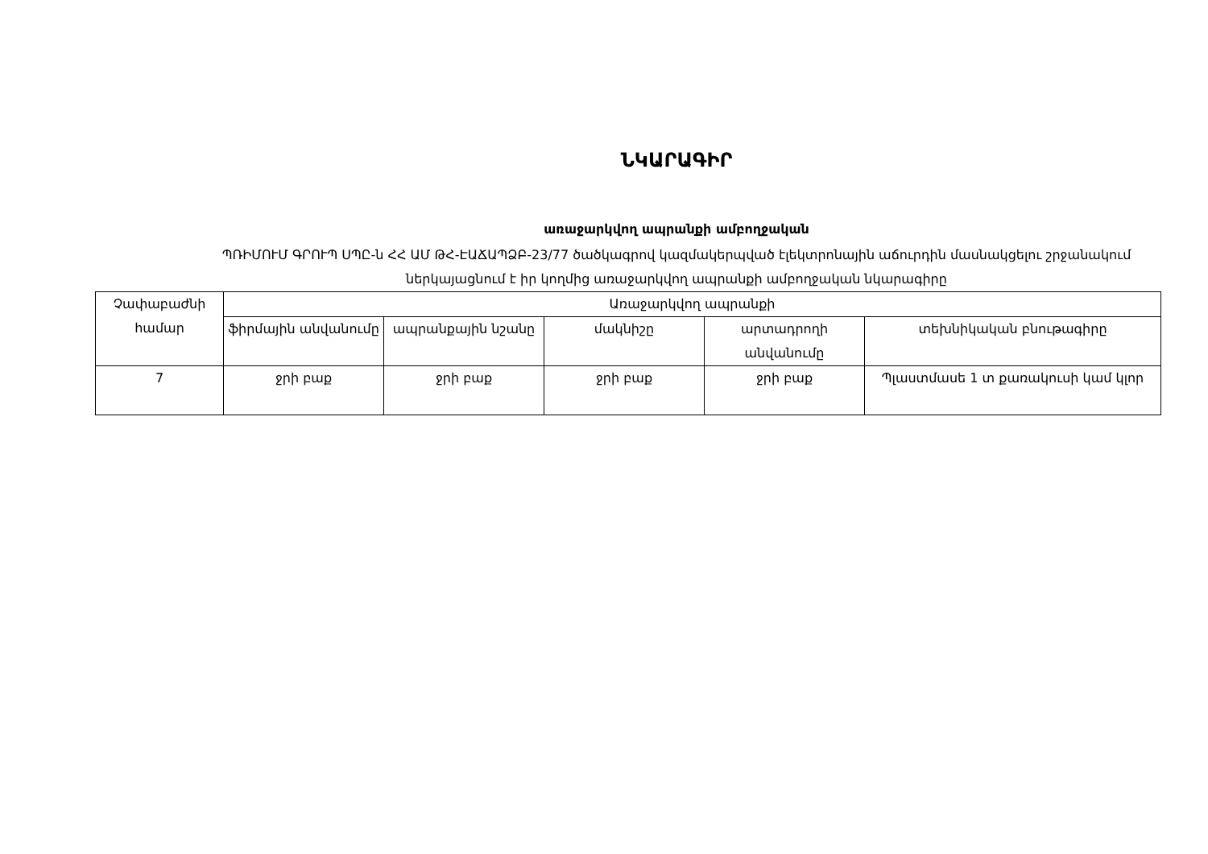ՆԿԱՐԱԳԻՐ
առաջարկվող ապրանքի ամբողջական
ՊՌԻՄՈՒՄ ԳՐՈՒՊ ՍՊԸ-ն ՀՀ ԱՄ ԹՀ-ԷԱՃԱՊՁԲ-23/77 ծածկագրով կազմակերպված էլեկտրոնային աճուրդին մասնակցելու շրջանակում ներկայացնում է իր կողմից առաջարկվող ապրանքի ամբողջական նկարագիրը
| Չափաբաժնի համար | Առաջարկվող ապրանքի | | | | |
| --- | --- | --- | --- | --- | --- |
| | ֆիրմային անվանումը | ապրանքային նշանը | մակնիշը | արտադրողի անվանումը | տեխնիկական բնութագիրը |
| 7 | ջրի բաք | ջրի բաք | ջրի բաք | ջրի բաք | Պլաստմասե 1 տ քառակուսի կամ կլոր |